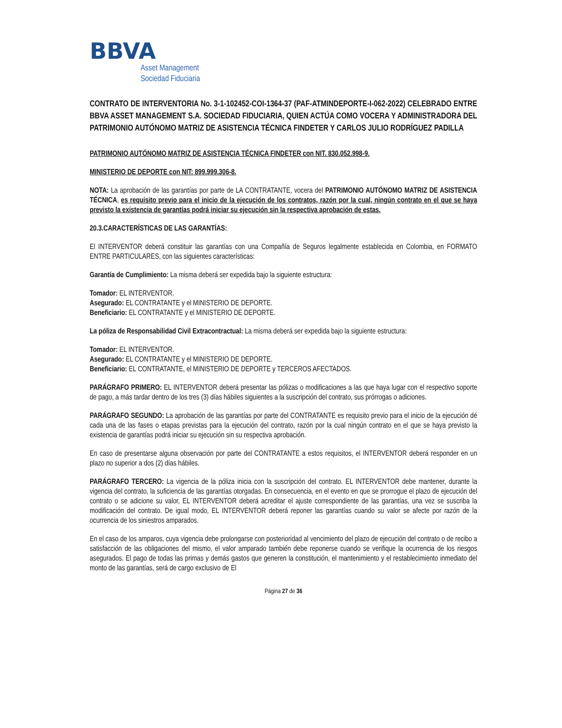BBVA
Asset Management
Sociedad Fiduciaria
CONTRATO DE INTERVENTORIA No. 3-1-102452-COI-1364-37 (PAF-ATMINDEPORTE-I-062-2022) CELEBRADO ENTRE BBVA ASSET MANAGEMENT S.A. SOCIEDAD FIDUCIARIA, QUIEN ACTÚA COMO VOCERA Y ADMINISTRADORA DEL PATRIMONIO AUTÓNOMO MATRIZ DE ASISTENCIA TÉCNICA FINDETER Y CARLOS JULIO RODRÍGUEZ PADILLA
PATRIMONIO AUTÓNOMO MATRIZ DE ASISTENCIA TÉCNICA FINDETER con NIT. 830.052.998-9.
MINISTERIO DE DEPORTE con NIT: 899.999.306-8.
NOTA: La aprobación de las garantías por parte de LA CONTRATANTE, vocera del PATRIMONIO AUTÓNOMO MATRIZ DE ASISTENCIA TÉCNICA, es requisito previo para el inicio de la ejecución de los contratos, razón por la cual, ningún contrato en el que se haya previsto la existencia de garantías podrá iniciar su ejecución sin la respectiva aprobación de estas.
20.3.CARACTERÍSTICAS DE LAS GARANTÍAS:
El INTERVENTOR deberá constituir las garantías con una Compañía de Seguros legalmente establecida en Colombia, en FORMATO ENTRE PARTICULARES, con las siguientes características:
Garantía de Cumplimiento: La misma deberá ser expedida bajo la siguiente estructura:
Tomador: EL INTERVENTOR.
Asegurado: EL CONTRATANTE y el MINISTERIO DE DEPORTE.
Beneficiario: EL CONTRATANTE y el MINISTERIO DE DEPORTE.
La póliza de Responsabilidad Civil Extracontractual: La misma deberá ser expedida bajo la siguiente estructura:
Tomador: EL INTERVENTOR.
Asegurado: EL CONTRATANTE y el MINISTERIO DE DEPORTE.
Beneficiario: EL CONTRATANTE, el MINISTERIO DE DEPORTE y TERCEROS AFECTADOS.
PARÁGRAFO PRIMERO: EL INTERVENTOR deberá presentar las pólizas o modificaciones a las que haya lugar con el respectivo soporte de pago, a más tardar dentro de los tres (3) días hábiles siguientes a la suscripción del contrato, sus prórrogas o adiciones.
PARÁGRAFO SEGUNDO: La aprobación de las garantías por parte del CONTRATANTE es requisito previo para el inicio de la ejecución dé cada una de las fases o etapas previstas para la ejecución del contrato, razón por la cual ningún contrato en el que se haya previsto la existencia de garantías podrá iniciar su ejecución sin su respectiva aprobación.
En caso de presentarse alguna observación por parte del CONTRATANTE a estos requisitos, el INTERVENTOR deberá responder en un plazo no superior a dos (2) días hábiles.
PARÁGRAFO TERCERO: La vigencia de la póliza inicia con la suscripción del contrato. EL INTERVENTOR debe mantener, durante la vigencia del contrato, la suficiencia de las garantías otorgadas. En consecuencia, en el evento en que se prorrogue el plazo de ejecución del contrato o se adicione su valor, EL INTERVENTOR deberá acreditar el ajuste correspondiente de las garantías, una vez se suscriba la modificación del contrato. De igual modo, EL INTERVENTOR deberá reponer las garantías cuando su valor se afecte por razón de la ocurrencia de los siniestros amparados.
En el caso de los amparos, cuya vigencia debe prolongarse con posterioridad al vencimiento del plazo de ejecución del contrato o de recibo a satisfacción de las obligaciones del mismo, el valor amparado también debe reponerse cuando se verifique la ocurrencia de los riesgos asegurados. El pago de todas las primas y demás gastos que generen la constitución, el mantenimiento y el restablecimiento inmediato del monto de las garantías, será de cargo exclusivo de El
Página 27 de 36